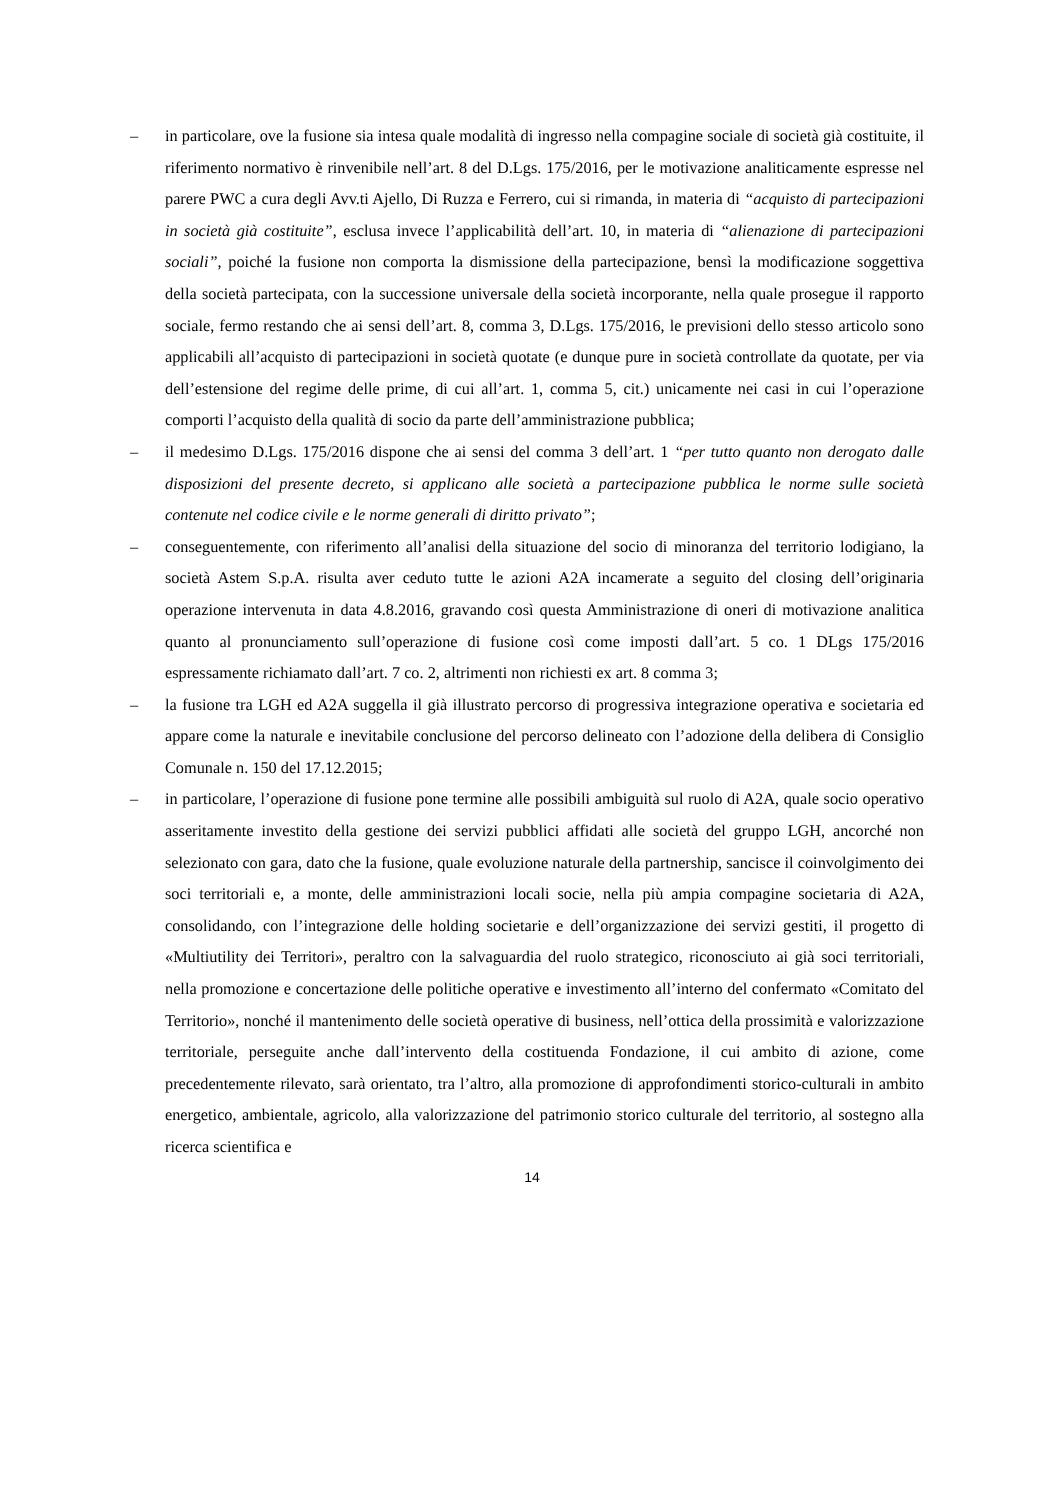– in particolare, ove la fusione sia intesa quale modalità di ingresso nella compagine sociale di società già costituite, il riferimento normativo è rinvenibile nell’art. 8 del D.Lgs. 175/2016, per le motivazione analiticamente espresse nel parere PWC a cura degli Avv.ti Ajello, Di Ruzza e Ferrero, cui si rimanda, in materia di “acquisto di partecipazioni in società già costituite”, esclusa invece l’applicabilità dell’art. 10, in materia di “alienazione di partecipazioni sociali”, poiché la fusione non comporta la dismissione della partecipazione, bensì la modificazione soggettiva della società partecipata, con la successione universale della società incorporante, nella quale prosegue il rapporto sociale, fermo restando che ai sensi dell’art. 8, comma 3, D.Lgs. 175/2016, le previsioni dello stesso articolo sono applicabili all’acquisto di partecipazioni in società quotate (e dunque pure in società controllate da quotate, per via dell’estensione del regime delle prime, di cui all’art. 1, comma 5, cit.) unicamente nei casi in cui l’operazione comporti l’acquisto della qualità di socio da parte dell’amministrazione pubblica;
– il medesimo D.Lgs. 175/2016 dispone che ai sensi del comma 3 dell’art. 1 “per tutto quanto non derogato dalle disposizioni del presente decreto, si applicano alle società a partecipazione pubblica le norme sulle società contenute nel codice civile e le norme generali di diritto privato”;
– conseguentemente, con riferimento all’analisi della situazione del socio di minoranza del territorio lodigiano, la società Astem S.p.A. risulta aver ceduto tutte le azioni A2A incamerate a seguito del closing dell’originaria operazione intervenuta in data 4.8.2016, gravando così questa Amministrazione di oneri di motivazione analitica quanto al pronunciamento sull’operazione di fusione così come imposti dall’art. 5 co. 1 DLgs 175/2016 espressamente richiamato dall’art. 7 co. 2, altrimenti non richiesti ex art. 8 comma 3;
– la fusione tra LGH ed A2A suggella il già illustrato percorso di progressiva integrazione operativa e societaria ed appare come la naturale e inevitabile conclusione del percorso delineato con l’adozione della delibera di Consiglio Comunale n. 150 del 17.12.2015;
– in particolare, l’operazione di fusione pone termine alle possibili ambiguità sul ruolo di A2A, quale socio operativo asseritamente investito della gestione dei servizi pubblici affidati alle società del gruppo LGH, ancorché non selezionato con gara, dato che la fusione, quale evoluzione naturale della partnership, sancisce il coinvolgimento dei soci territoriali e, a monte, delle amministrazioni locali socie, nella più ampia compagine societaria di A2A, consolidando, con l’integrazione delle holding societarie e dell’organizzazione dei servizi gestiti, il progetto di «Multiutility dei Territori», peraltro con la salvaguardia del ruolo strategico, riconosciuto ai già soci territoriali, nella promozione e concertazione delle politiche operative e investimento all’interno del confermato «Comitato del Territorio», nonché il mantenimento delle società operative di business, nell’ottica della prossimità e valorizzazione territoriale, perseguite anche dall’intervento della costituenda Fondazione, il cui ambito di azione, come precedentemente rilevato, sarà orientato, tra l’altro, alla promozione di approfondimenti storico-culturali in ambito energetico, ambientale, agricolo, alla valorizzazione del patrimonio storico culturale del territorio, al sostegno alla ricerca scientifica e
14